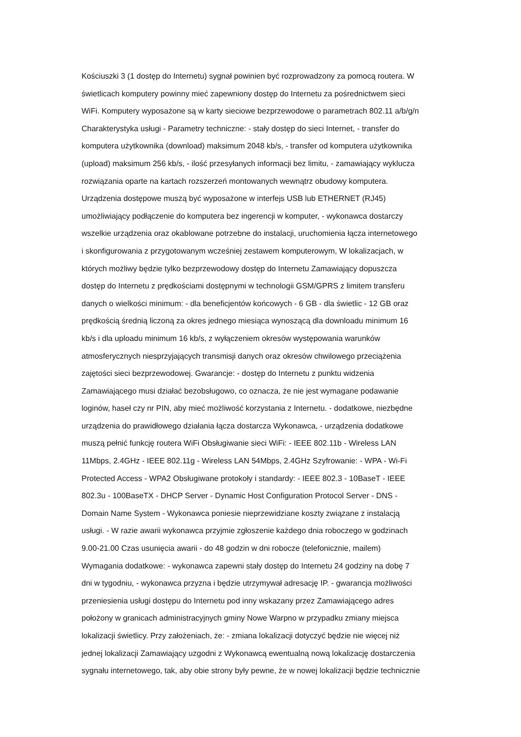Kościuszki 3 (1 dostęp do Internetu) sygnał powinien być rozprowadzony za pomocą routera. W
świetlicach komputery powinny mieć zapewniony dostęp do Internetu za pośrednictwem sieci
WiFi. Komputery wyposażone są w karty sieciowe bezprzewodowe o parametrach 802.11 a/b/g/n
Charakterystyka usługi - Parametry techniczne: - stały dostęp do sieci Internet, - transfer do
komputera użytkownika (download) maksimum 2048 kb/s, - transfer od komputera użytkownika
(upload) maksimum 256 kb/s, - ilość przesyłanych informacji bez limitu, - zamawiający wyklucza
rozwiązania oparte na kartach rozszerzeń montowanych wewnątrz obudowy komputera.
Urządzenia dostępowe muszą być wyposażone w interfejs USB lub ETHERNET (RJ45)
umożliwiający podłączenie do komputera bez ingerencji w komputer, - wykonawca dostarczy
wszelkie urządzenia oraz okablowane potrzebne do instalacji, uruchomienia łącza internetowego
i skonfigurowania z przygotowanym wcześniej zestawem komputerowym, W lokalizacjach, w
których możliwy będzie tylko bezprzewodowy dostęp do Internetu Zamawiający dopuszcza
dostęp do Internetu z prędkościami dostępnymi w technologii GSM/GPRS z limitem transferu
danych o wielkości minimum: - dla beneficjentów końcowych - 6 GB - dla świetlic - 12 GB oraz
prędkością średnią liczoną za okres jednego miesiąca wynoszącą dla downloadu minimum 16
kb/s i dla uploadu minimum 16 kb/s, z wyłączeniem okresów występowania warunków
atmosferycznych niesprzyjających transmisji danych oraz okresów chwilowego przeciążenia
zajętości sieci bezprzewodowej. Gwarancje: - dostęp do Internetu z punktu widzenia
Zamawiającego musi działać bezobsługowo, co oznacza, że nie jest wymagane podawanie
loginów, haseł czy nr PIN, aby mieć możliwość korzystania z Internetu. - dodatkowe, niezbędne
urządzenia do prawidłowego działania łącza dostarcza Wykonawca, - urządzenia dodatkowe
muszą pełnić funkcję routera WiFi Obsługiwanie sieci WiFi: - IEEE 802.11b - Wireless LAN
11Mbps, 2.4GHz - IEEE 802.11g - Wireless LAN 54Mbps, 2.4GHz Szyfrowanie: - WPA - Wi-Fi
Protected Access - WPA2 Obsługiwane protokoły i standardy: - IEEE 802.3 - 10BaseT - IEEE
802.3u - 100BaseTX - DHCP Server - Dynamic Host Configuration Protocol Server - DNS -
Domain Name System - Wykonawca poniesie nieprzewidziane koszty związane z instalacją
usługi. - W razie awarii wykonawca przyjmie zgłoszenie każdego dnia roboczego w godzinach
9.00-21.00 Czas usunięcia awarii - do 48 godzin w dni robocze (telefonicznie, mailem)
Wymagania dodatkowe: - wykonawca zapewni stały dostęp do Internetu 24 godziny na dobę 7
dni w tygodniu, - wykonawca przyzna i będzie utrzymywał adresację IP. - gwarancja możliwości
przeniesienia usługi dostępu do Internetu pod inny wskazany przez Zamawiającego adres
położony w granicach administracyjnych gminy Nowe Warpno w przypadku zmiany miejsca
lokalizacji świetlicy. Przy założeniach, że: - zmiana lokalizacji dotyczyć będzie nie więcej niż
jednej lokalizacji Zamawiający uzgodni z Wykonawcą ewentualną nową lokalizację dostarczenia
sygnału internetowego, tak, aby obie strony były pewne, że w nowej lokalizacji będzie technicznie